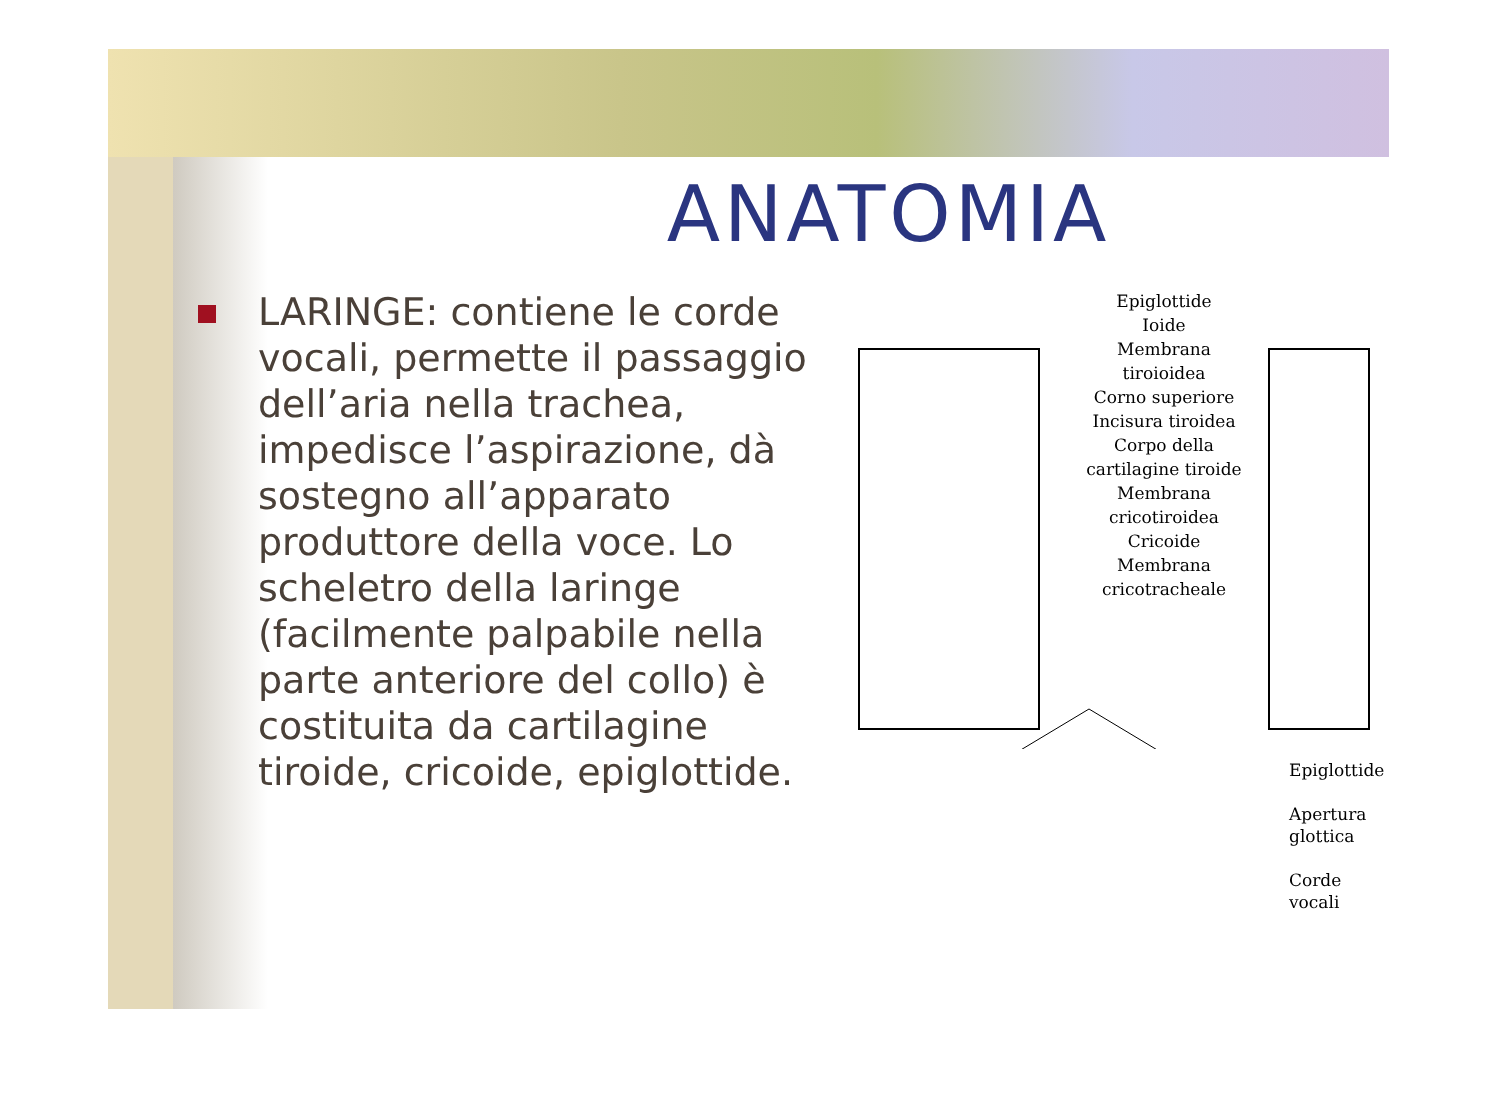ANATOMIA
LARINGE: contiene le corde vocali, permette il passaggio dell’aria nella trachea, impedisce l’aspirazione, dà sostegno all’apparato produttore della voce. Lo scheletro della laringe (facilmente palpabile nella parte anteriore del collo) è costituita da cartilagine tiroide, cricoide, epiglottide.
Epiglottide
Ioide
Membrana tiroioidea
Corno superiore
Incisura tiroidea
Corpo della cartilagine tiroide
Membrana cricotiroidea
Cricoide
Membrana cricotracheale
Epiglottide
Apertura glottica
Corde vocali